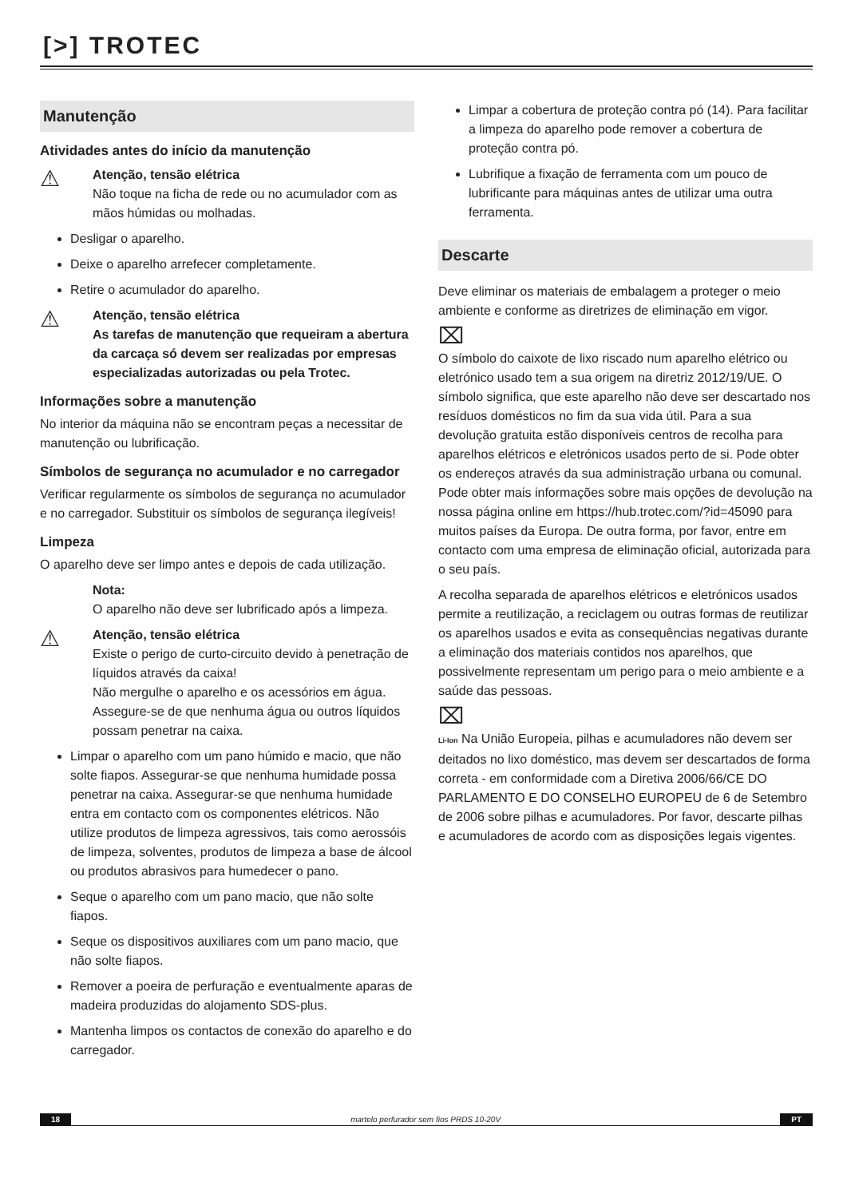[>] TROTEC
Manutenção
Atividades antes do início da manutenção
⚠
Atenção, tensão elétrica
Não toque na ficha de rede ou no acumulador com as mãos húmidas ou molhadas.
Desligar o aparelho.
Deixe o aparelho arrefecer completamente.
Retire o acumulador do aparelho.
⚠
Atenção, tensão elétrica
As tarefas de manutenção que requeiram a abertura da carcaça só devem ser realizadas por empresas especializadas autorizadas ou pela Trotec.
Informações sobre a manutenção
No interior da máquina não se encontram peças a necessitar de manutenção ou lubrificação.
Símbolos de segurança no acumulador e no carregador
Verificar regularmente os símbolos de segurança no acumulador e no carregador. Substituir os símbolos de segurança ilegíveis!
Limpeza
O aparelho deve ser limpo antes e depois de cada utilização.
Nota:
O aparelho não deve ser lubrificado após a limpeza.
⚠
Atenção, tensão elétrica
Existe o perigo de curto-circuito devido à penetração de líquidos através da caixa!
Não mergulhe o aparelho e os acessórios em água. Assegure-se de que nenhuma água ou outros líquidos possam penetrar na caixa.
Limpar o aparelho com um pano húmido e macio, que não solte fiapos. Assegurar-se que nenhuma humidade possa penetrar na caixa. Assegurar-se que nenhuma humidade entra em contacto com os componentes elétricos. Não utilize produtos de limpeza agressivos, tais como aerossóis de limpeza, solventes, produtos de limpeza a base de álcool ou produtos abrasivos para humedecer o pano.
Seque o aparelho com um pano macio, que não solte fiapos.
Seque os dispositivos auxiliares com um pano macio, que não solte fiapos.
Remover a poeira de perfuração e eventualmente aparas de madeira produzidas do alojamento SDS-plus.
Mantenha limpos os contactos de conexão do aparelho e do carregador.
Limpar a cobertura de proteção contra pó (14). Para facilitar a limpeza do aparelho pode remover a cobertura de proteção contra pó.
Lubrifique a fixação de ferramenta com um pouco de lubrificante para máquinas antes de utilizar uma outra ferramenta.
Descarte
Deve eliminar os materiais de embalagem a proteger o meio ambiente e conforme as diretrizes de eliminação em vigor.
⌧
O símbolo do caixote de lixo riscado num aparelho elétrico ou eletrónico usado tem a sua origem na diretriz 2012/19/UE. O símbolo significa, que este aparelho não deve ser descartado nos resíduos domésticos no fim da sua vida útil. Para a sua devolução gratuita estão disponíveis centros de recolha para aparelhos elétricos e eletrónicos usados perto de si. Pode obter os endereços através da sua administração urbana ou comunal. Pode obter mais informações sobre mais opções de devolução na nossa página online em https://hub.trotec.com/?id=45090 para muitos países da Europa. De outra forma, por favor, entre em contacto com uma empresa de eliminação oficial, autorizada para o seu país.
A recolha separada de aparelhos elétricos e eletrónicos usados permite a reutilização, a reciclagem ou outras formas de reutilizar os aparelhos usados e evita as consequências negativas durante a eliminação dos materiais contidos nos aparelhos, que possivelmente representam um perigo para o meio ambiente e a saúde das pessoas.
⌧
Li-Ion Na União Europeia, pilhas e acumuladores não devem ser deitados no lixo doméstico, mas devem ser descartados de forma correta - em conformidade com a Diretiva 2006/66/CE DO PARLAMENTO E DO CONSELHO EUROPEU de 6 de Setembro de 2006 sobre pilhas e acumuladores. Por favor, descarte pilhas e acumuladores de acordo com as disposições legais vigentes.
18 martelo perfurador sem fios PRDS 10-20V PT